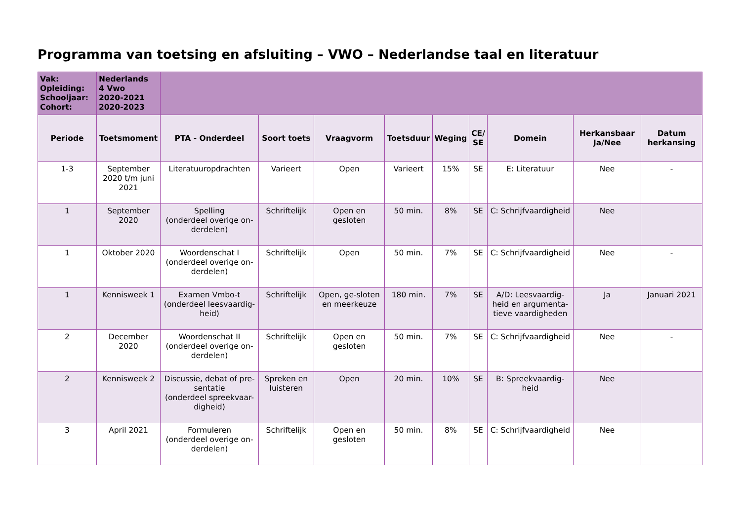Programma van toetsing en afsluiting – VWO – Nederlandse taal en literatuur
| Vak: Opleiding: Schooljaar: Cohort: | Nederlands 4 Vwo 2020-2021 2020-2023 | | | | | | | | | |
| Periode | Toetsmoment | PTA - Onderdeel | Soort toets | Vraagvorm | Toetsduur | Weging | CE/ SE | Domein | Herkansbaar Ja/Nee | Datum herkansing |
| 1-3 | September 2020 t/m juni 2021 | Literatuuropdrachten | Varieert | Open | Varieert | 15% | SE | E: Literatuur | Nee | - |
| 1 | September 2020 | Spelling (onderdeel overige on-derdelen) | Schriftelijk | Open en gesloten | 50 min. | 8% | SE | C: Schrijfvaardigheid | Nee | |
| 1 | Oktober 2020 | Woordenschat I (onderdeel overige on-derdelen) | Schriftelijk | Open | 50 min. | 7% | SE | C: Schrijfvaardigheid | Nee | - |
| 1 | Kennisweek 1 | Examen Vmbo-t (onderdeel leesvaardig-heid) | Schriftelijk | Open, ge-sloten en meerkeuze | 180 min. | 7% | SE | A/D: Leesvaardig-heid en argumenta-tieve vaardigheden | Ja | Januari 2021 |
| 2 | December 2020 | Woordenschat II (onderdeel overige on-derdelen) | Schriftelijk | Open en gesloten | 50 min. | 7% | SE | C: Schrijfvaardigheid | Nee | - |
| 2 | Kennisweek 2 | Discussie, debat of pre-sentatie (onderdeel spreekvaar-digheid) | Spreken en luisteren | Open | 20 min. | 10% | SE | B: Spreekvaardig-heid | Nee | |
| 3 | April 2021 | Formuleren (onderdeel overige on-derdelen) | Schriftelijk | Open en gesloten | 50 min. | 8% | SE | C: Schrijfvaardigheid | Nee | |